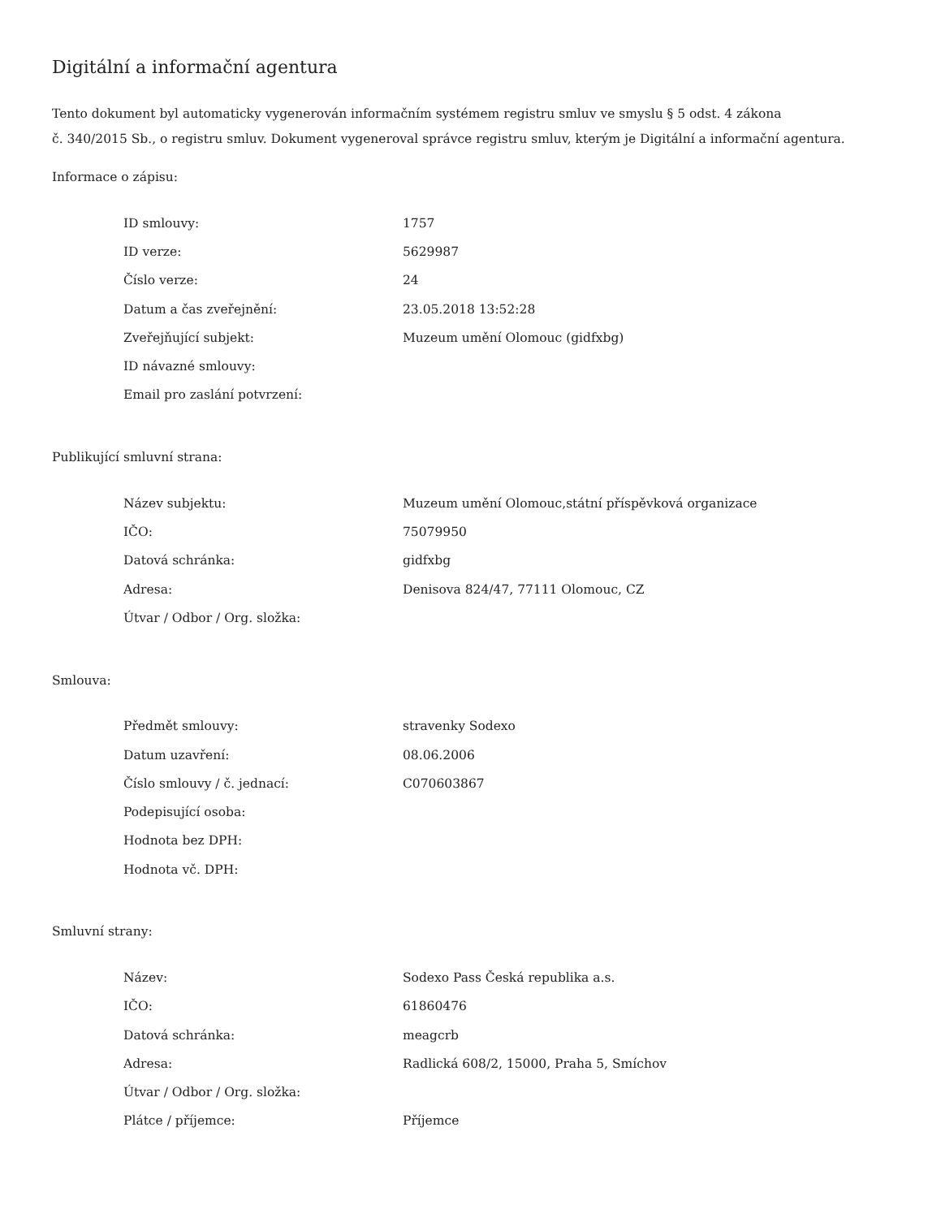Digitální a informační agentura
Tento dokument byl automaticky vygenerován informačním systémem registru smluv ve smyslu § 5 odst. 4 zákona
č. 340/2015 Sb., o registru smluv. Dokument vygeneroval správce registru smluv, kterým je Digitální a informační agentura.
Informace o zápisu:
| ID smlouvy: | 1757 |
| ID verze: | 5629987 |
| Číslo verze: | 24 |
| Datum a čas zveřejnění: | 23.05.2018 13:52:28 |
| Zveřejňující subjekt: | Muzeum umění Olomouc (gidfxbg) |
| ID návazné smlouvy: | |
| Email pro zaslání potvrzení: | |
Publikující smluvní strana:
| Název subjektu: | Muzeum umění Olomouc,státní příspěvková organizace |
| IČO: | 75079950 |
| Datová schránka: | gidfxbg |
| Adresa: | Denisova 824/47, 77111 Olomouc, CZ |
| Útvar / Odbor / Org. složka: | |
Smlouva:
| Předmět smlouvy: | stravenky Sodexo |
| Datum uzavření: | 08.06.2006 |
| Číslo smlouvy / č. jednací: | C070603867 |
| Podepisující osoba: | |
| Hodnota bez DPH: | |
| Hodnota vč. DPH: | |
Smluvní strany:
| Název: | Sodexo Pass Česká republika a.s. |
| IČO: | 61860476 |
| Datová schránka: | meagcrb |
| Adresa: | Radlická 608/2, 15000, Praha 5, Smíchov |
| Útvar / Odbor / Org. složka: | |
| Plátce / příjemce: | Příjemce |